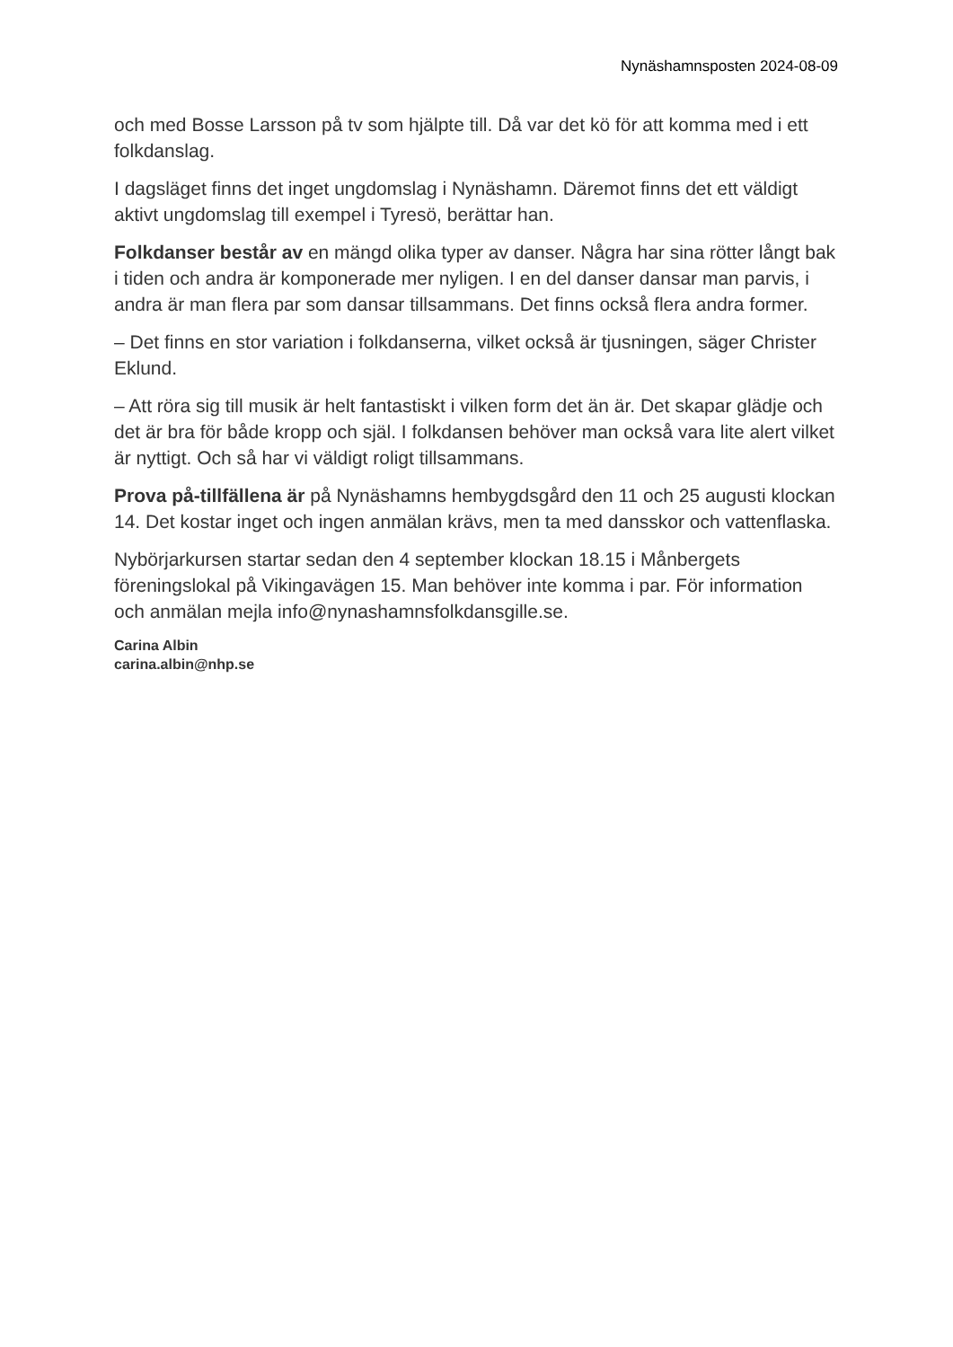Nynäshamnsposten 2024-08-09
och med Bosse Larsson på tv som hjälpte till. Då var det kö för att komma med i ett folkdanslag.
I dagsläget finns det inget ungdomslag i Nynäshamn. Däremot finns det ett väldigt aktivt ungdomslag till exempel i Tyresö, berättar han.
Folkdanser består av en mängd olika typer av danser. Några har sina rötter långt bak i tiden och andra är komponerade mer nyligen. I en del danser dansar man parvis, i andra är man flera par som dansar tillsammans. Det finns också flera andra former.
– Det finns en stor variation i folkdanserna, vilket också är tjusningen, säger Christer Eklund.
– Att röra sig till musik är helt fantastiskt i vilken form det än är. Det skapar glädje och det är bra för både kropp och själ. I folkdansen behöver man också vara lite alert vilket är nyttigt. Och så har vi väldigt roligt tillsammans.
Prova på-tillfällena är på Nynäshamns hembygdsgård den 11 och 25 augusti klockan 14. Det kostar inget och ingen anmälan krävs, men ta med dansskor och vattenflaska.
Nybörjarkursen startar sedan den 4 september klockan 18.15 i Månbergets föreningslokal på Vikingavägen 15. Man behöver inte komma i par. För information och anmälan mejla info@nynashamnsfolkdansgille.se.
Carina Albin
carina.albin@nhp.se